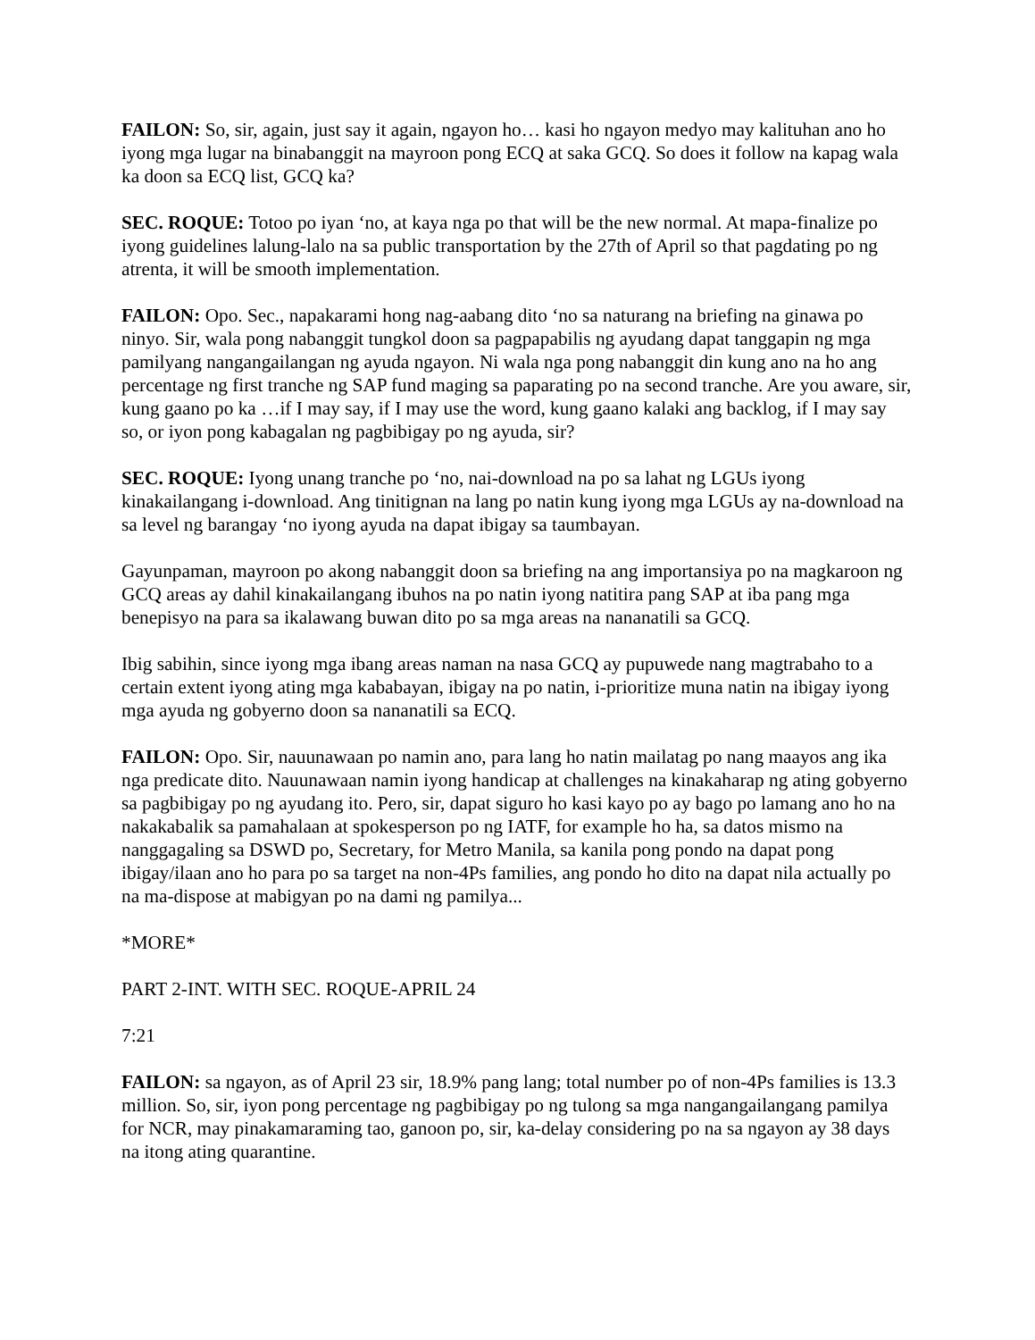FAILON: So, sir, again, just say it again, ngayon ho… kasi ho ngayon medyo may kalituhan ano ho iyong mga lugar na binabanggit na mayroon pong ECQ at saka GCQ. So does it follow na kapag wala ka doon sa ECQ list, GCQ ka?
SEC. ROQUE: Totoo po iyan ‘no, at kaya nga po that will be the new normal. At mapa-finalize po iyong guidelines lalung-lalo na sa public transportation by the 27th of April so that pagdating po ng atrenta, it will be smooth implementation.
FAILON: Opo. Sec., napakarami hong nag-aabang dito ‘no sa naturang na briefing na ginawa po ninyo. Sir, wala pong nabanggit tungkol doon sa pagpapabilis ng ayudang dapat tanggapin ng mga pamilyang nangangailangan ng ayuda ngayon. Ni wala nga pong nabanggit din kung ano na ho ang percentage ng first tranche ng SAP fund maging sa paparating po na second tranche. Are you aware, sir, kung gaano po ka …if I may say, if I may use the word, kung gaano kalaki ang backlog, if I may say so, or iyon pong kabagalan ng pagbibigay po ng ayuda, sir?
SEC. ROQUE: Iyong unang tranche po ‘no, nai-download na po sa lahat ng LGUs iyong kinakailangang i-download. Ang tinitignan na lang po natin kung iyong mga LGUs ay na-download na sa level ng barangay ‘no iyong ayuda na dapat ibigay sa taumbayan.
Gayunpaman, mayroon po akong nabanggit doon sa briefing na ang importansiya po na magkaroon ng GCQ areas ay dahil kinakailangang ibuhos na po natin iyong natitira pang SAP at iba pang mga benepisyo na para sa ikalawang buwan dito po sa mga areas na nananatili sa GCQ.
Ibig sabihin, since iyong mga ibang areas naman na nasa GCQ ay pupuwede nang magtrabaho to a certain extent iyong ating mga kababayan, ibigay na po natin, i-prioritize muna natin na ibigay iyong mga ayuda ng gobyerno doon sa nananatili sa ECQ.
FAILON: Opo. Sir, nauunawaan po namin ano, para lang ho natin mailatag po nang maayos ang ika nga predicate dito. Nauunawaan namin iyong handicap at challenges na kinakaharap ng ating gobyerno sa pagbibigay po ng ayudang ito. Pero, sir, dapat siguro ho kasi kayo po ay bago po lamang ano ho na nakakabalik sa pamahalaan at spokesperson po ng IATF, for example ho ha, sa datos mismo na nanggagaling sa DSWD po, Secretary, for Metro Manila, sa kanila pong pondo na dapat pong ibigay/ilaan ano ho para po sa target na non-4Ps families, ang pondo ho dito na dapat nila actually po na ma-dispose at mabigyan po na dami ng pamilya...
*MORE*
PART 2-INT. WITH SEC. ROQUE-APRIL 24
7:21
FAILON: sa ngayon, as of April 23 sir, 18.9% pang lang; total number po of non-4Ps families is 13.3 million. So, sir, iyon pong percentage ng pagbibigay po ng tulong sa mga nangangailangang pamilya for NCR, may pinakamaraming tao, ganoon po, sir, ka-delay considering po na sa ngayon ay 38 days na itong ating quarantine.